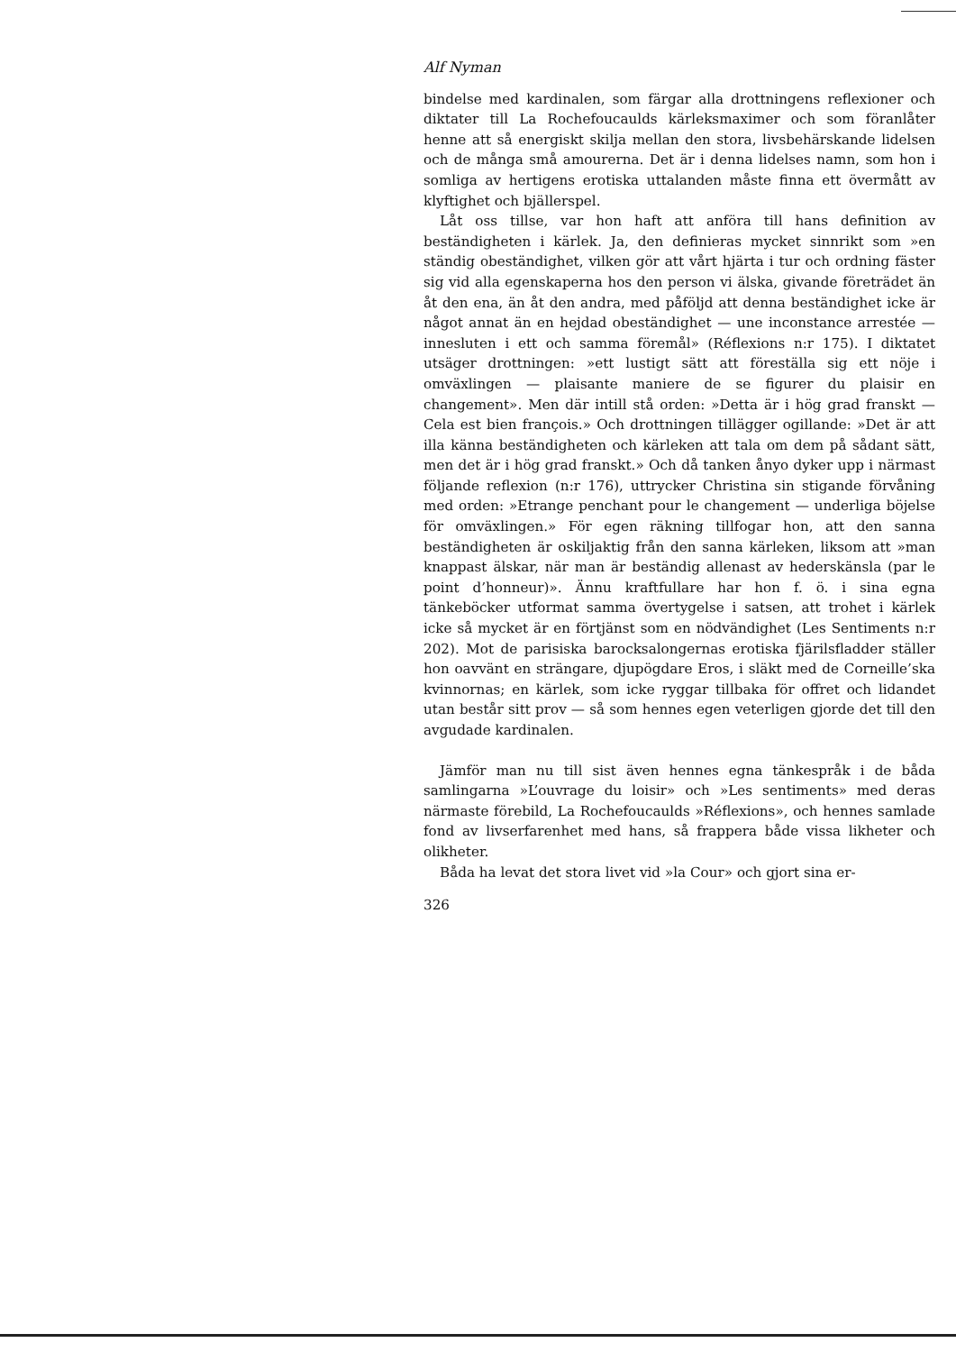Alf Nyman
bindelse med kardinalen, som färgar alla drottningens reflexioner och diktater till La Rochefoucaulds kärleksmaximer och som föranlåter henne att så energiskt skilja mellan den stora, livsbehärskande lidelsen och de många små amourerna. Det är i denna lidelses namn, som hon i somliga av hertigens erotiska uttalanden måste finna ett övermått av klyftighet och bjällerspel.
Låt oss tillse, var hon haft att anföra till hans definition av beständigheten i kärlek. Ja, den definieras mycket sinnrikt som »en ständig obeständighet, vilken gör att vårt hjärta i tur och ordning fäster sig vid alla egenskaperna hos den person vi älska, givande företrädet än åt den ena, än åt den andra, med påföljd att denna beständighet icke är något annat än en hejdad obeständighet — une inconstance arrestée — innesluten i ett och samma föremål» (Réflexions n:r 175). I diktatet utsäger drottningen: »ett lustigt sätt att föreställa sig ett nöje i omväxlingen — plaisante maniere de se figurer du plaisir en changement». Men där intill stå orden: »Detta är i hög grad franskt — Cela est bien françois.» Och drottningen tillägger ogillande: »Det är att illa känna beständigheten och kärleken att tala om dem på sådant sätt, men det är i hög grad franskt.» Och då tanken ånyo dyker upp i närmast följande reflexion (n:r 176), uttrycker Christina sin stigande förvåning med orden: »Etrange penchant pour le changement — underliga böjelse för omväxlingen.» För egen räkning tillfogar hon, att den sanna beständigheten är oskiljaktig från den sanna kärleken, liksom att »man knappast älskar, när man är beständig allenast av hederskänsla (par le point d’honneur)». Ännu kraftfullare har hon f. ö. i sina egna tänkeböcker utformat samma övertygelse i satsen, att trohet i kärlek icke så mycket är en förtjänst som en nödvändighet (Les Sentiments n:r 202). Mot de parisiska barocksalongernas erotiska fjärilsfladder ställer hon oavvänt en strängare, djupögdare Eros, i släkt med de Corneille’ska kvinnornas; en kärlek, som icke ryggar tillbaka för offret och lidandet utan består sitt prov — så som hennes egen veterligen gjorde det till den avgudade kardinalen.
Jämför man nu till sist även hennes egna tänkespråk i de båda samlingarna »L’ouvrage du loisir» och »Les sentiments» med deras närmaste förebild, La Rochefoucaulds »Réflexions», och hennes samlade fond av livserfarenhet med hans, så frappera både vissa likheter och olikheter.
Båda ha levat det stora livet vid »la Cour» och gjort sina er-
326